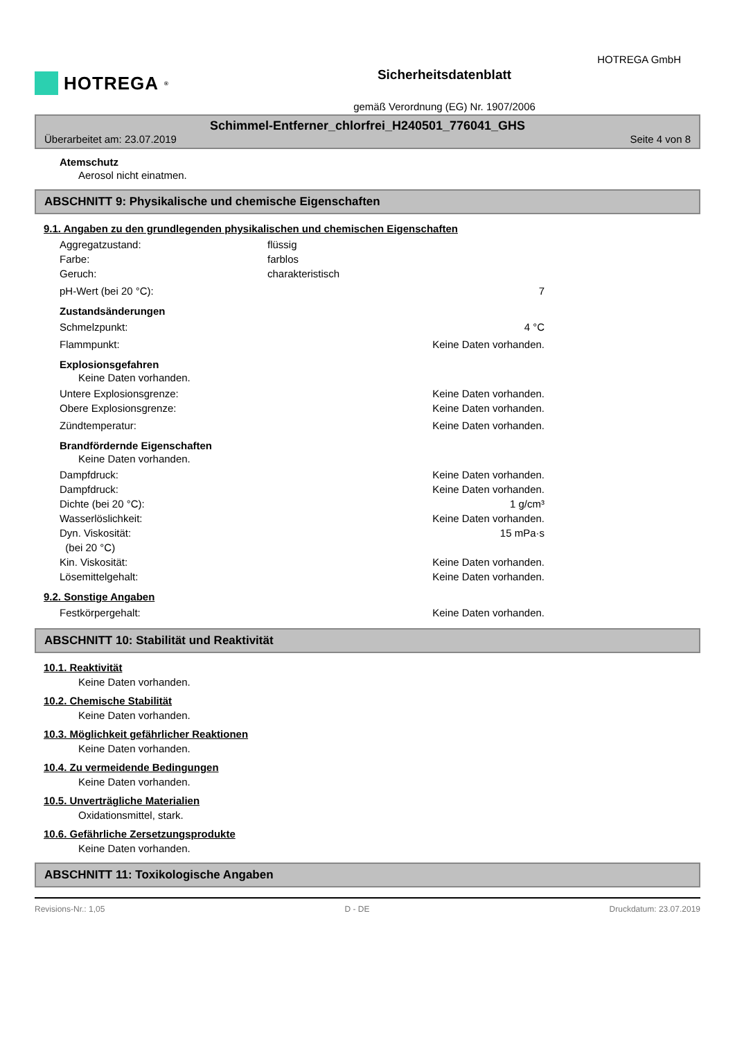HOTREGA<sup>®</sup>
Sicherheitsdatenblatt
gemäß Verordnung (EG) Nr. 1907/2006
HOTREGA GmbH
Schimmel-Entferner_chlorfrei_H240501_776041_GHS
Überarbeitet am: 23.07.2019 Seite 4 von 8
Atemschutz
Aerosol nicht einatmen.
ABSCHNITT 9: Physikalische und chemische Eigenschaften
9.1. Angaben zu den grundlegenden physikalischen und chemischen Eigenschaften
Aggregatzustand: flüssig Farbe: farblos Geruch: charakteristisch
pH-Wert (bei 20 °C): 7
Zustandsänderungen
Schmelzpunkt: 4 °C
Flammpunkt: Keine Daten vorhanden.
Explosionsgefahren
Keine Daten vorhanden.
Untere Explosionsgrenze: Keine Daten vorhanden. Obere Explosionsgrenze: Keine Daten vorhanden.
Zündtemperatur: Keine Daten vorhanden.
Brandfördernde Eigenschaften
Keine Daten vorhanden.
Dampfdruck: Keine Daten vorhanden. Dampfdruck: Keine Daten vorhanden. Dichte (bei 20 °C): 1 g/cm³ Wasserlöslichkeit: Keine Daten vorhanden. Dyn. Viskosität:
(bei 20 °C) 15 mPa·s Kin. Viskosität: Keine Daten vorhanden. Lösemittelgehalt: Keine Daten vorhanden.
9.2. Sonstige Angaben
Festkörpergehalt: Keine Daten vorhanden.
ABSCHNITT 10: Stabilität und Reaktivität
10.1. Reaktivität
Keine Daten vorhanden.
10.2. Chemische Stabilität
Keine Daten vorhanden.
10.3. Möglichkeit gefährlicher Reaktionen
Keine Daten vorhanden.
10.4. Zu vermeidende Bedingungen
Keine Daten vorhanden.
10.5. Unverträgliche Materialien
Oxidationsmittel, stark.
10.6. Gefährliche Zersetzungsprodukte
Keine Daten vorhanden.
ABSCHNITT 11: Toxikologische Angaben
Revisions-Nr.: 1,05 D - DE Druckdatum: 23.07.2019